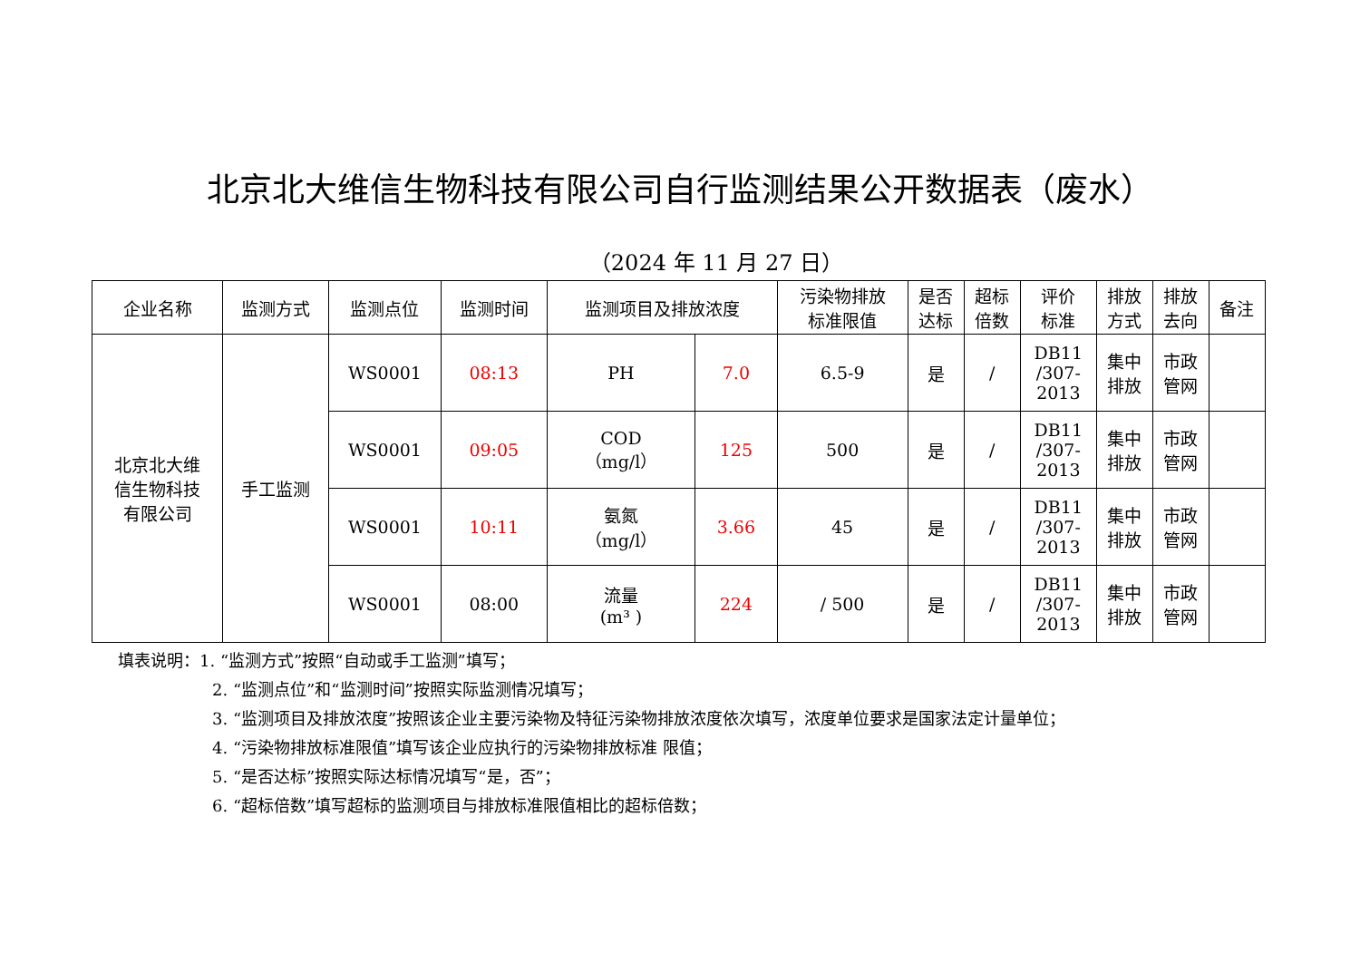北京北大维信生物科技有限公司自行监测结果公开数据表（废水）
（2024 年 11 月 27 日）
| 企业名称 | 监测方式 | 监测点位 | 监测时间 | 监测项目及排放浓度 | | 污染物排放 标准限值 | 是否 达标 | 超标 倍数 | 评价 标准 | 排放 方式 | 排放 去向 | 备注 |
| --- | --- | --- | --- | --- | --- | --- | --- | --- | --- | --- | --- | --- |
| 北京北大维 信生物科技 有限公司 | 手工监测 | WS0001 | 08:13 | PH | 7.0 | 6.5-9 | 是 | / | DB11 /307- 2013 | 集中 排放 | 市政 管网 | |
| | | WS0001 | 09:05 | COD （mg/l） | 125 | 500 | 是 | / | DB11 /307- 2013 | 集中 排放 | 市政 管网 | |
| | | WS0001 | 10:11 | 氨氮 （mg/l） | 3.66 | 45 | 是 | / | DB11 /307- 2013 | 集中 排放 | 市政 管网 | |
| | | WS0001 | 08:00 | 流量 (m³ ) | 224 | / 500 | 是 | / | DB11 /307- 2013 | 集中 排放 | 市政 管网 | |
填表说明：1. “监测方式”按照“自动或手工监测”填写；
2. “监测点位”和“监测时间”按照实际监测情况填写；
3. “监测项目及排放浓度”按照该企业主要污染物及特征污染物排放浓度依次填写，浓度单位要求是国家法定计量单位；
4. “污染物排放标准限值”填写该企业应执行的污染物排放标准 限值；
5. “是否达标”按照实际达标情况填写“是，否”；
6. “超标倍数”填写超标的监测项目与排放标准限值相比的超标倍数；